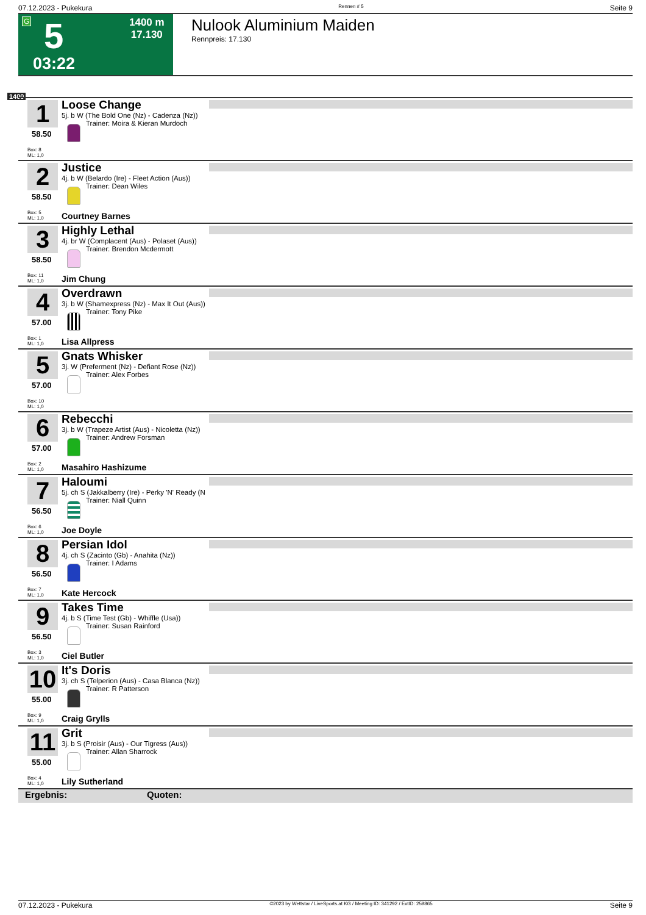07.12.2023 - Pukekura Rennen # 5 Seite 9
G 5 1400 m
17.130
03:22
Nulook Aluminium Maiden
Rennpreis: 17.130
1400
1
58.50
Box: 8
ML: 1,0
Loose Change
5j. b W (The Bold One (Nz) - Cadenza (Nz))
Trainer: Moira & Kieran Murdoch
2
58.50
Box: 5
ML: 1,0
Justice
4j. b W (Belardo (Ire) - Fleet Action (Aus))
Trainer: Dean Wiles
Courtney Barnes
3
58.50
Box: 11
ML: 1,0
Highly Lethal
4j. br W (Complacent (Aus) - Polaset (Aus))
Trainer: Brendon Mcdermott
Jim Chung
4
57.00
Box: 1
ML: 1,0
Overdrawn
3j. b W (Shamexpress (Nz) - Max It Out (Aus))
Trainer: Tony Pike
Lisa Allpress
5
57.00
Box: 10
ML: 1,0
Gnats Whisker
3j. W (Preferment (Nz) - Defiant Rose (Nz))
Trainer: Alex Forbes
6
57.00
Box: 2
ML: 1,0
Rebecchi
3j. b W (Trapeze Artist (Aus) - Nicoletta (Nz))
Trainer: Andrew Forsman
Masahiro Hashizume
7
56.50
Box: 6
ML: 1,0
Haloumi
5j. ch S (Jakkalberry (Ire) - Perky 'N' Ready (N
Trainer: Niall Quinn
Joe Doyle
8
56.50
Box: 7
ML: 1,0
Persian Idol
4j. ch S (Zacinto (Gb) - Anahita (Nz))
Trainer: I Adams
Kate Hercock
9
56.50
Box: 3
ML: 1,0
Takes Time
4j. b S (Time Test (Gb) - Whiffle (Usa))
Trainer: Susan Rainford
Ciel Butler
10
55.00
Box: 9
ML: 1,0
It's Doris
3j. ch S (Telperion (Aus) - Casa Blanca (Nz))
Trainer: R Patterson
Craig Grylls
11
55.00
Box: 4
ML: 1,0
Grit
3j. b S (Proisir (Aus) - Our Tigress (Aus))
Trainer: Allan Sharrock
Lily Sutherland
Ergebnis: Quoten:
07.12.2023 - Pukekura ©2023 by Wettstar / LiveSports.at KG / Meeting ID: 341292 / ExtID: 259865 Seite 9